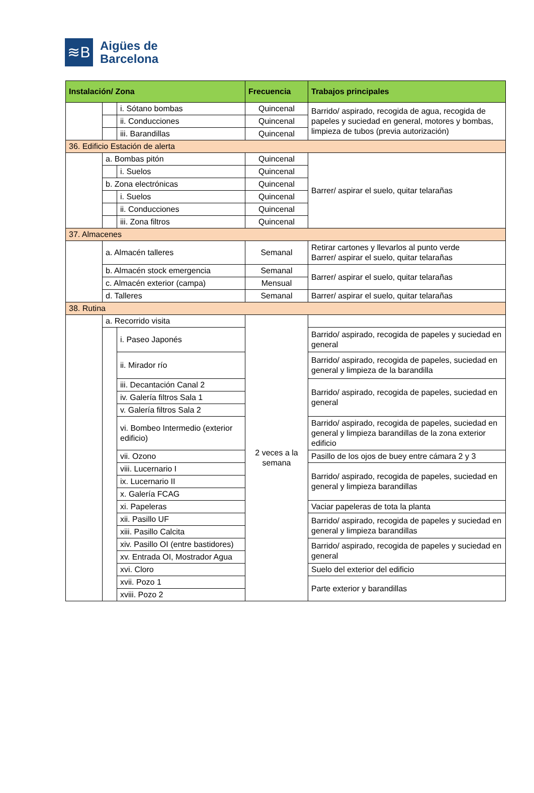≋B
Aigües de
Barcelona
| Instalación/ Zona | | | Frecuencia | Trabajos principales |
| --- | --- | --- | --- | --- |
| | | i. Sótano bombas | Quincenal | Barrido/ aspirado, recogida de agua, recogida de papeles y suciedad en general, motores y bombas, limpieza de tubos (previa autorización) |
| | | ii. Conducciones | Quincenal | |
| | | iii. Barandillas | Quincenal | |
| 36. Edificio Estación de alerta | | | | |
| | a. Bombas pitón | | Quincenal | Barrer/ aspirar el suelo, quitar telarañas |
| | | i. Suelos | Quincenal | |
| | b. Zona electrónicas | | Quincenal | |
| | | i. Suelos | Quincenal | |
| | | ii. Conducciones | Quincenal | |
| | | iii. Zona filtros | Quincenal | |
| 37. Almacenes | | | | |
| | a. Almacén talleres | | Semanal | Retirar cartones y llevarlos al punto verde Barrer/ aspirar el suelo, quitar telarañas |
| | b. Almacén stock emergencia | | Semanal | Barrer/ aspirar el suelo, quitar telarañas |
| | c. Almacén exterior (campa) | | Mensual | |
| | d. Talleres | | Semanal | Barrer/ aspirar el suelo, quitar telarañas |
| 38. Rutina | | | | |
| | a. Recorrido visita | | 2 veces a la semana | |
| | | i. Paseo Japonés | | Barrido/ aspirado, recogida de papeles y suciedad en general |
| | | ii. Mirador río | | Barrido/ aspirado, recogida de papeles, suciedad en general y limpieza de la barandilla |
| | | iii. Decantación Canal 2 | | Barrido/ aspirado, recogida de papeles, suciedad en general |
| | | iv. Galería filtros Sala 1 | | |
| | | v. Galería filtros Sala 2 | | |
| | | vi. Bombeo Intermedio (exterior edificio) | | Barrido/ aspirado, recogida de papeles, suciedad en general y limpieza barandillas de la zona exterior edificio |
| | | vii. Ozono | | Pasillo de los ojos de buey entre cámara 2 y 3 |
| | | viii. Lucernario I | | Barrido/ aspirado, recogida de papeles, suciedad en general y limpieza barandillas |
| | | ix. Lucernario II | | |
| | | x. Galería FCAG | | |
| | | xi. Papeleras | | Vaciar papeleras de tota la planta |
| | | xii. Pasillo UF | | Barrido/ aspirado, recogida de papeles y suciedad en general y limpieza barandillas |
| | | xiii. Pasillo Calcita | | |
| | | xiv. Pasillo OI (entre bastidores) | | Barrido/ aspirado, recogida de papeles y suciedad en general |
| | | xv. Entrada OI, Mostrador Agua | | |
| | | xvi. Cloro | | Suelo del exterior del edificio |
| | | xvii. Pozo 1 | | Parte exterior y barandillas |
| | | xviii. Pozo 2 | | |